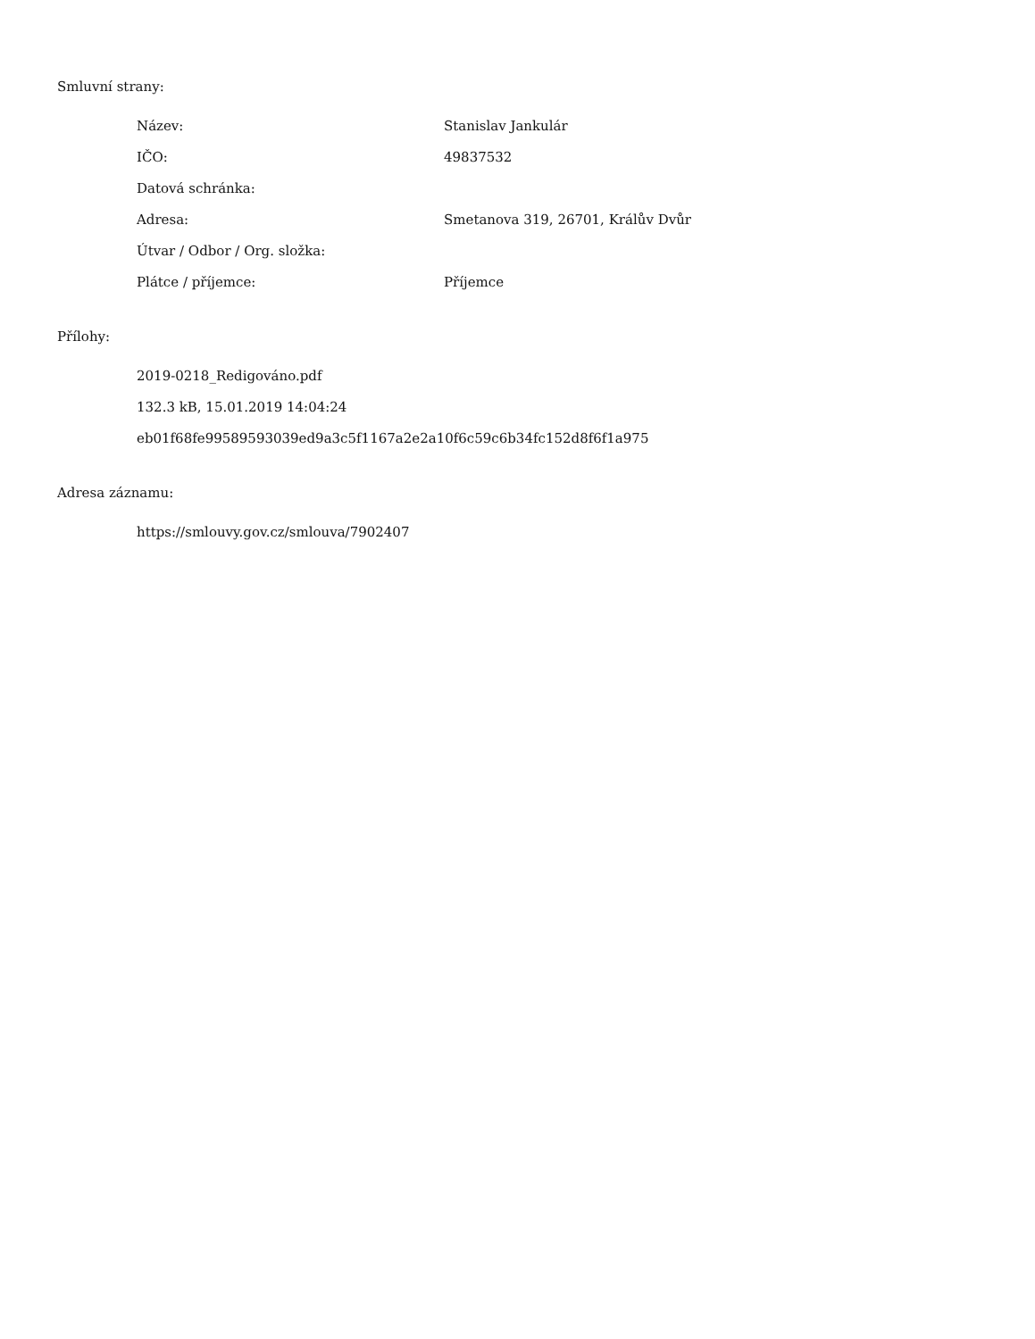Smluvní strany:
| Název: | Stanislav Jankulár |
| IČO: | 49837532 |
| Datová schránka: | |
| Adresa: | Smetanova 319, 26701, Králův Dvůr |
| Útvar / Odbor / Org. složka: | |
| Plátce / příjemce: | Příjemce |
Přílohy:
2019-0218_Redigováno.pdf
132.3 kB, 15.01.2019 14:04:24
eb01f68fe99589593039ed9a3c5f1167a2e2a10f6c59c6b34fc152d8f6f1a975
Adresa záznamu:
https://smlouvy.gov.cz/smlouva/7902407